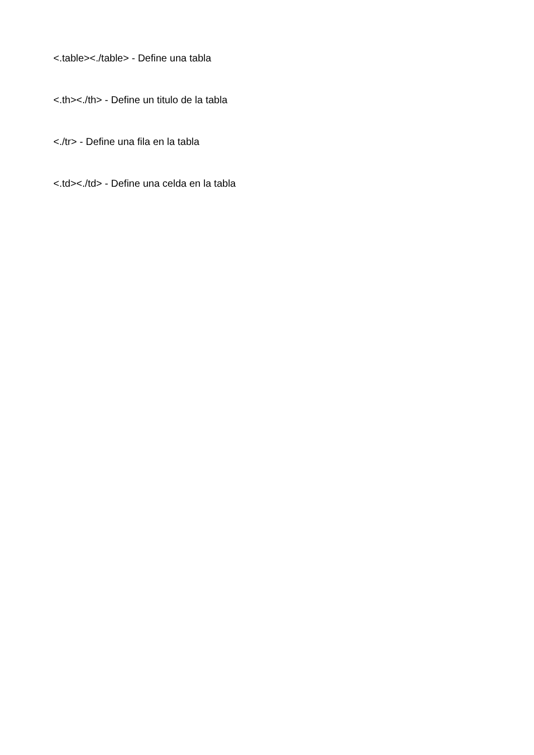<.table><./table> - Define una tabla
<.th><./th> - Define un titulo de la tabla
<./tr> - Define una fila en la tabla
<.td><./td> - Define una celda en la tabla